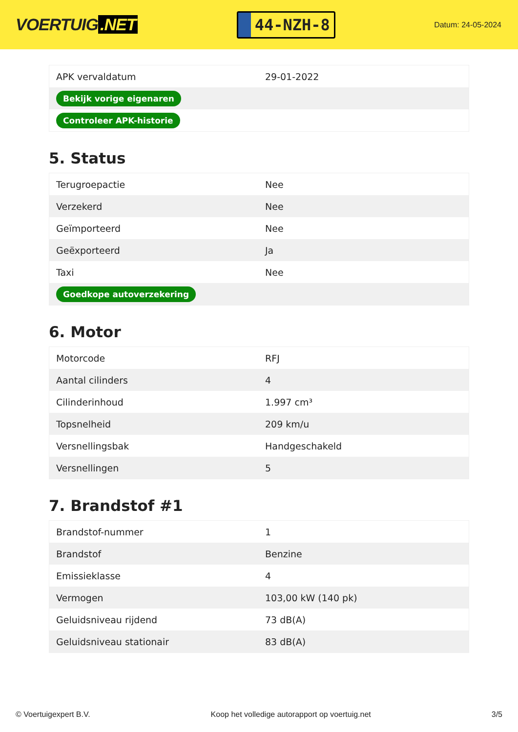VOERTUIG.NET
44-NZH-8
Datum: 24-05-2024
| APK vervaldatum | 29-01-2022 |
| Bekijk vorige eigenaren | |
| Controleer APK-historie | |
5. Status
| Terugroepactie | Nee |
| Verzekerd | Nee |
| Geïmporteerd | Nee |
| Geëxporteerd | Ja |
| Taxi | Nee |
| Goedkope autoverzekering | |
6. Motor
| Motorcode | RFJ |
| Aantal cilinders | 4 |
| Cilinderinhoud | 1.997 cm³ |
| Topsnelheid | 209 km/u |
| Versnellingsbak | Handgeschakeld |
| Versnellingen | 5 |
7. Brandstof #1
| Brandstof-nummer | 1 |
| Brandstof | Benzine |
| Emissieklasse | 4 |
| Vermogen | 103,00 kW (140 pk) |
| Geluidsniveau rijdend | 73 dB(A) |
| Geluidsniveau stationair | 83 dB(A) |
© Voertuigexpert B.V. Koop het volledige autorapport op voertuig.net 3/5